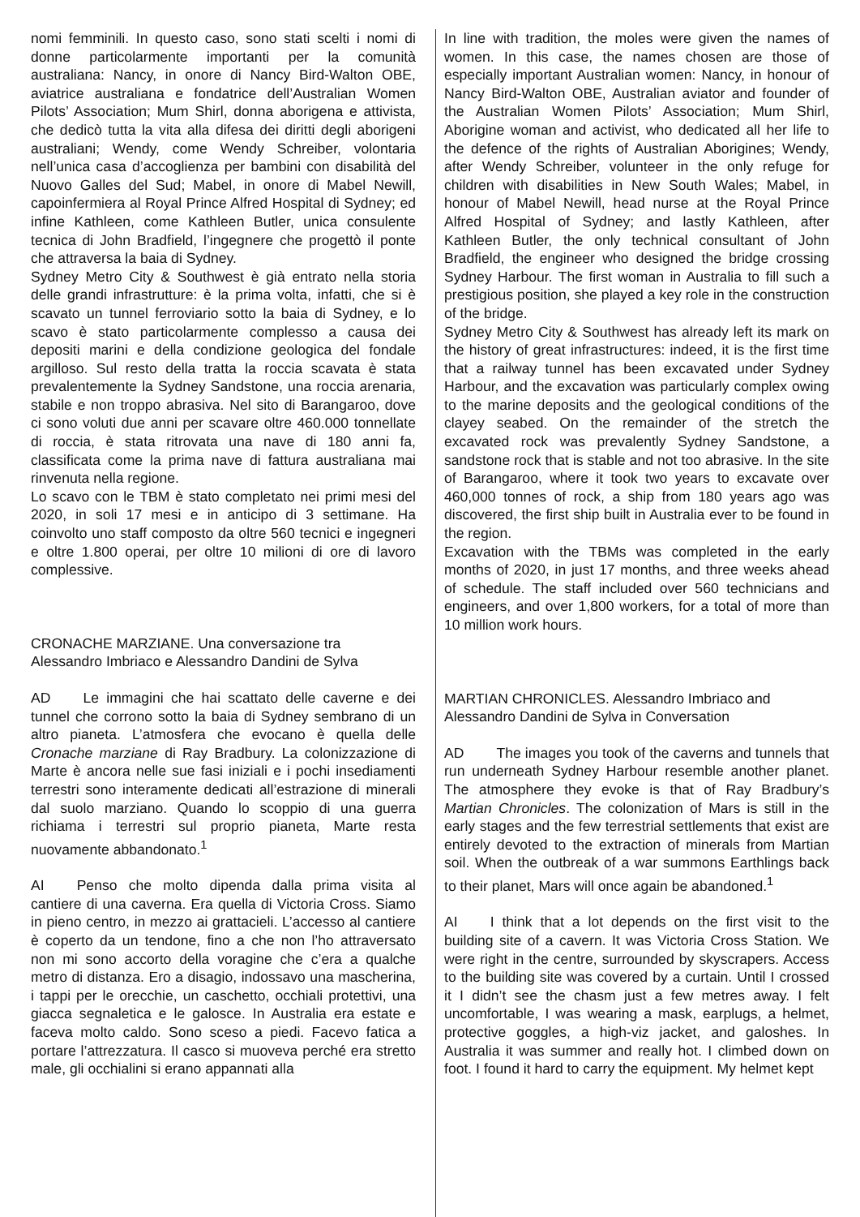nomi femminili. In questo caso, sono stati scelti i nomi di donne particolarmente importanti per la comunità australiana: Nancy, in onore di Nancy Bird-Walton OBE, aviatrice australiana e fondatrice dell’Australian Women Pilots’ Association; Mum Shirl, donna aborigena e attivista, che dedicò tutta la vita alla difesa dei diritti degli aborigeni australiani; Wendy, come Wendy Schreiber, volontaria nell’unica casa d’accoglienza per bambini con disabilità del Nuovo Galles del Sud; Mabel, in onore di Mabel Newill, capoinfermiera al Royal Prince Alfred Hospital di Sydney; ed infine Kathleen, come Kathleen Butler, unica consulente tecnica di John Bradfield, l’ingegnere che progettò il ponte che attraversa la baia di Sydney.
Sydney Metro City & Southwest è già entrato nella storia delle grandi infrastrutture: è la prima volta, infatti, che si è scavato un tunnel ferroviario sotto la baia di Sydney, e lo scavo è stato particolarmente complesso a causa dei depositi marini e della condizione geologica del fondale argilloso. Sul resto della tratta la roccia scavata è stata prevalentemente la Sydney Sandstone, una roccia arenaria, stabile e non troppo abrasiva. Nel sito di Barangaroo, dove ci sono voluti due anni per scavare oltre 460.000 tonnellate di roccia, è stata ritrovata una nave di 180 anni fa, classificata come la prima nave di fattura australiana mai rinvenuta nella regione.
Lo scavo con le TBM è stato completato nei primi mesi del 2020, in soli 17 mesi e in anticipo di 3 settimane. Ha coinvolto uno staff composto da oltre 560 tecnici e ingegneri e oltre 1.800 operai, per oltre 10 milioni di ore di lavoro complessive.
CRONACHE MARZIANE. Una conversazione tra
Alessandro Imbriaco e Alessandro Dandini de Sylva
AD Le immagini che hai scattato delle caverne e dei tunnel che corrono sotto la baia di Sydney sembrano di un altro pianeta. L’atmosfera che evocano è quella delle Cronache marziane di Ray Bradbury. La colonizzazione di Marte è ancora nelle sue fasi iniziali e i pochi insediamenti terrestri sono interamente dedicati all’estrazione di minerali dal suolo marziano. Quando lo scoppio di una guerra richiama i terrestri sul proprio pianeta, Marte resta nuovamente abbandonato.<sup>1</sup>
AI Penso che molto dipenda dalla prima visita al cantiere di una caverna. Era quella di Victoria Cross. Siamo in pieno centro, in mezzo ai grattacieli. L’accesso al cantiere è coperto da un tendone, fino a che non l’ho attraversato non mi sono accorto della voragine che c’era a qualche metro di distanza. Ero a disagio, indossavo una mascherina, i tappi per le orecchie, un caschetto, occhiali protettivi, una giacca segnaletica e le galosce. In Australia era estate e faceva molto caldo. Sono sceso a piedi. Facevo fatica a portare l’attrezzatura. Il casco si muoveva perché era stretto male, gli occhialini si erano appannati alla
In line with tradition, the moles were given the names of women. In this case, the names chosen are those of especially important Australian women: Nancy, in honour of Nancy Bird-Walton OBE, Australian aviator and founder of the Australian Women Pilots’ Association; Mum Shirl, Aborigine woman and activist, who dedicated all her life to the defence of the rights of Australian Aborigines; Wendy, after Wendy Schreiber, volunteer in the only refuge for children with disabilities in New South Wales; Mabel, in honour of Mabel Newill, head nurse at the Royal Prince Alfred Hospital of Sydney; and lastly Kathleen, after Kathleen Butler, the only technical consultant of John Bradfield, the engineer who designed the bridge crossing Sydney Harbour. The first woman in Australia to fill such a prestigious position, she played a key role in the construction of the bridge.
Sydney Metro City & Southwest has already left its mark on the history of great infrastructures: indeed, it is the first time that a railway tunnel has been excavated under Sydney Harbour, and the excavation was particularly complex owing to the marine deposits and the geological conditions of the clayey seabed. On the remainder of the stretch the excavated rock was prevalently Sydney Sandstone, a sandstone rock that is stable and not too abrasive. In the site of Barangaroo, where it took two years to excavate over 460,000 tonnes of rock, a ship from 180 years ago was discovered, the first ship built in Australia ever to be found in the region.
Excavation with the TBMs was completed in the early months of 2020, in just 17 months, and three weeks ahead of schedule. The staff included over 560 technicians and engineers, and over 1,800 workers, for a total of more than 10 million work hours.
MARTIAN CHRONICLES. Alessandro Imbriaco and
Alessandro Dandini de Sylva in Conversation
AD The images you took of the caverns and tunnels that run underneath Sydney Harbour resemble another planet. The atmosphere they evoke is that of Ray Bradbury’s Martian Chronicles. The colonization of Mars is still in the early stages and the few terrestrial settlements that exist are entirely devoted to the extraction of minerals from Martian soil. When the outbreak of a war summons Earthlings back to their planet, Mars will once again be abandoned.<sup>1</sup>
AI I think that a lot depends on the first visit to the building site of a cavern. It was Victoria Cross Station. We were right in the centre, surrounded by skyscrapers. Access to the building site was covered by a curtain. Until I crossed it I didn’t see the chasm just a few metres away. I felt uncomfortable, I was wearing a mask, earplugs, a helmet, protective goggles, a high-viz jacket, and galoshes. In Australia it was summer and really hot. I climbed down on foot. I found it hard to carry the equipment. My helmet kept